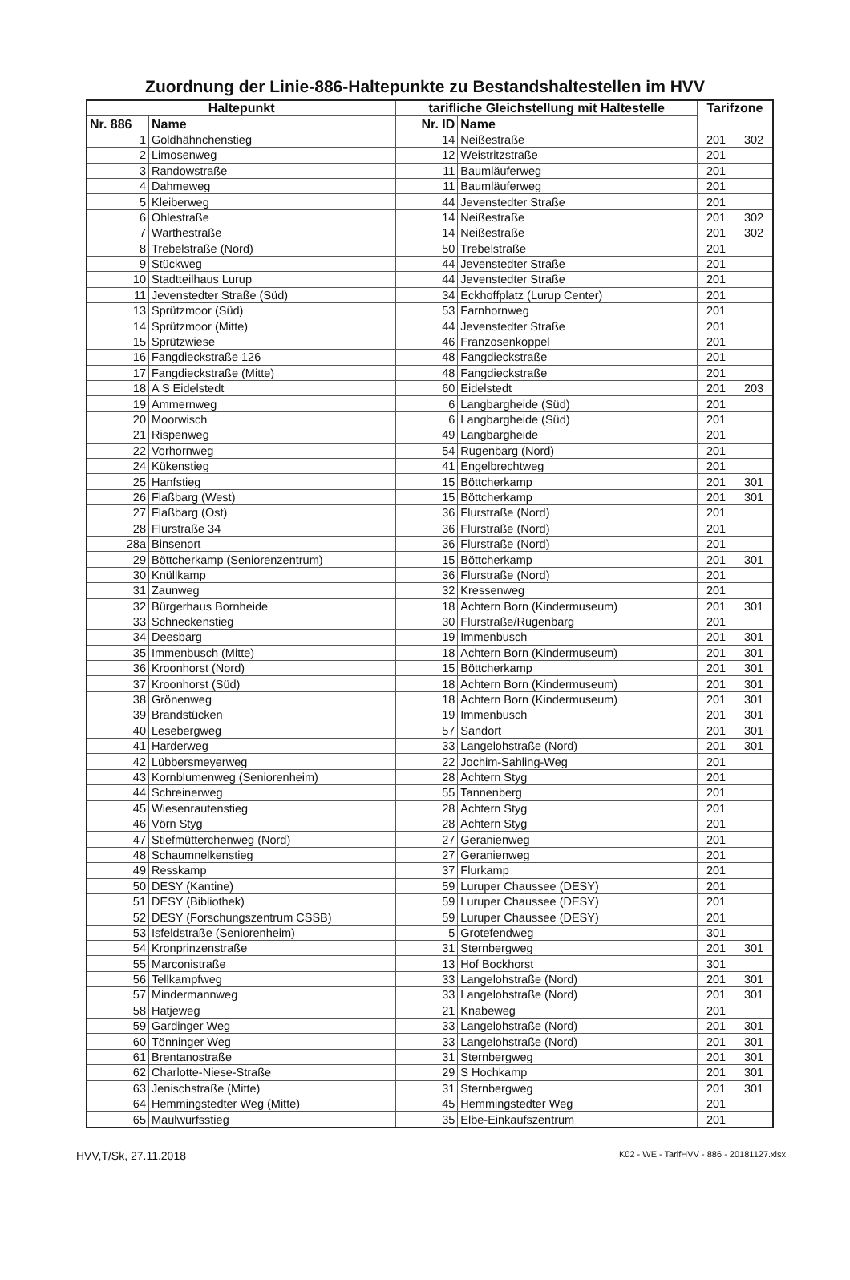Zuordnung der Linie-886-Haltepunkte zu Bestandshaltestellen im HVV
| Haltepunkt | | tarifliche Gleichstellung mit Haltestelle | | Tarifzone | |
| --- | --- | --- | --- | --- | --- |
| Nr. 886 | Name | Nr. ID | Name | | |
| 1 | Goldhähnchenstieg | 14 | Neißestraße | 201 | 302 |
| 2 | Limosenweg | 12 | Weistritzstraße | 201 | |
| 3 | Randowstraße | 11 | Baumläuferweg | 201 | |
| 4 | Dahmeweg | 11 | Baumläuferweg | 201 | |
| 5 | Kleiberweg | 44 | Jevenstedter Straße | 201 | |
| 6 | Ohlestraße | 14 | Neißestraße | 201 | 302 |
| 7 | Warthestraße | 14 | Neißestraße | 201 | 302 |
| 8 | Trebelstraße (Nord) | 50 | Trebelstraße | 201 | |
| 9 | Stückweg | 44 | Jevenstedter Straße | 201 | |
| 10 | Stadtteilhaus Lurup | 44 | Jevenstedter Straße | 201 | |
| 11 | Jevenstedter Straße (Süd) | 34 | Eckhoffplatz (Lurup Center) | 201 | |
| 13 | Sprützmoor (Süd) | 53 | Farnhornweg | 201 | |
| 14 | Sprützmoor (Mitte) | 44 | Jevenstedter Straße | 201 | |
| 15 | Sprützwiese | 46 | Franzosenkoppel | 201 | |
| 16 | Fangdieckstraße 126 | 48 | Fangdieckstraße | 201 | |
| 17 | Fangdieckstraße (Mitte) | 48 | Fangdieckstraße | 201 | |
| 18 | A S Eidelstedt | 60 | Eidelstedt | 201 | 203 |
| 19 | Ammernweg | 6 | Langbargheide (Süd) | 201 | |
| 20 | Moorwisch | 6 | Langbargheide (Süd) | 201 | |
| 21 | Rispenweg | 49 | Langbargheide | 201 | |
| 22 | Vorhornweg | 54 | Rugenbarg (Nord) | 201 | |
| 24 | Kükenstieg | 41 | Engelbrechtweg | 201 | |
| 25 | Hanfstieg | 15 | Böttcherkamp | 201 | 301 |
| 26 | Flaßbarg (West) | 15 | Böttcherkamp | 201 | 301 |
| 27 | Flaßbarg (Ost) | 36 | Flurstraße (Nord) | 201 | |
| 28 | Flurstraße 34 | 36 | Flurstraße (Nord) | 201 | |
| 28a | Binsenort | 36 | Flurstraße (Nord) | 201 | |
| 29 | Böttcherkamp (Seniorenzentrum) | 15 | Böttcherkamp | 201 | 301 |
| 30 | Knüllkamp | 36 | Flurstraße (Nord) | 201 | |
| 31 | Zaunweg | 32 | Kressenweg | 201 | |
| 32 | Bürgerhaus Bornheide | 18 | Achtern Born (Kindermuseum) | 201 | 301 |
| 33 | Schneckenstieg | 30 | Flurstraße/Rugenbarg | 201 | |
| 34 | Deesbarg | 19 | Immenbusch | 201 | 301 |
| 35 | Immenbusch (Mitte) | 18 | Achtern Born (Kindermuseum) | 201 | 301 |
| 36 | Kroonhorst (Nord) | 15 | Böttcherkamp | 201 | 301 |
| 37 | Kroonhorst (Süd) | 18 | Achtern Born (Kindermuseum) | 201 | 301 |
| 38 | Grönenweg | 18 | Achtern Born (Kindermuseum) | 201 | 301 |
| 39 | Brandstücken | 19 | Immenbusch | 201 | 301 |
| 40 | Lesebergweg | 57 | Sandort | 201 | 301 |
| 41 | Harderweg | 33 | Langelohstraße (Nord) | 201 | 301 |
| 42 | Lübbersmeyerweg | 22 | Jochim-Sahling-Weg | 201 | |
| 43 | Kornblumenweg (Seniorenheim) | 28 | Achtern Styg | 201 | |
| 44 | Schreinerweg | 55 | Tannenberg | 201 | |
| 45 | Wiesenrautenstieg | 28 | Achtern Styg | 201 | |
| 46 | Vörn Styg | 28 | Achtern Styg | 201 | |
| 47 | Stiefmütterchenweg (Nord) | 27 | Geranienweg | 201 | |
| 48 | Schaumnelkenstieg | 27 | Geranienweg | 201 | |
| 49 | Resskamp | 37 | Flurkamp | 201 | |
| 50 | DESY (Kantine) | 59 | Luruper Chaussee (DESY) | 201 | |
| 51 | DESY (Bibliothek) | 59 | Luruper Chaussee (DESY) | 201 | |
| 52 | DESY (Forschungszentrum CSSB) | 59 | Luruper Chaussee (DESY) | 201 | |
| 53 | Isfeldstraße (Seniorenheim) | 5 | Grotefendweg | 301 | |
| 54 | Kronprinzenstraße | 31 | Sternbergweg | 201 | 301 |
| 55 | Marconistraße | 13 | Hof Bockhorst | 301 | |
| 56 | Tellkampfweg | 33 | Langelohstraße (Nord) | 201 | 301 |
| 57 | Mindermannweg | 33 | Langelohstraße (Nord) | 201 | 301 |
| 58 | Hatjeweg | 21 | Knabeweg | 201 | |
| 59 | Gardinger Weg | 33 | Langelohstraße (Nord) | 201 | 301 |
| 60 | Tönninger Weg | 33 | Langelohstraße (Nord) | 201 | 301 |
| 61 | Brentanostraße | 31 | Sternbergweg | 201 | 301 |
| 62 | Charlotte-Niese-Straße | 29 | S Hochkamp | 201 | 301 |
| 63 | Jenischstraße (Mitte) | 31 | Sternbergweg | 201 | 301 |
| 64 | Hemmingstedter Weg (Mitte) | 45 | Hemmingstedter Weg | 201 | |
| 65 | Maulwurfsstieg | 35 | Elbe-Einkaufszentrum | 201 | |
HVV,T/Sk, 27.11.2018 K02 - WE - TarifHVV - 886 - 20181127.xlsx